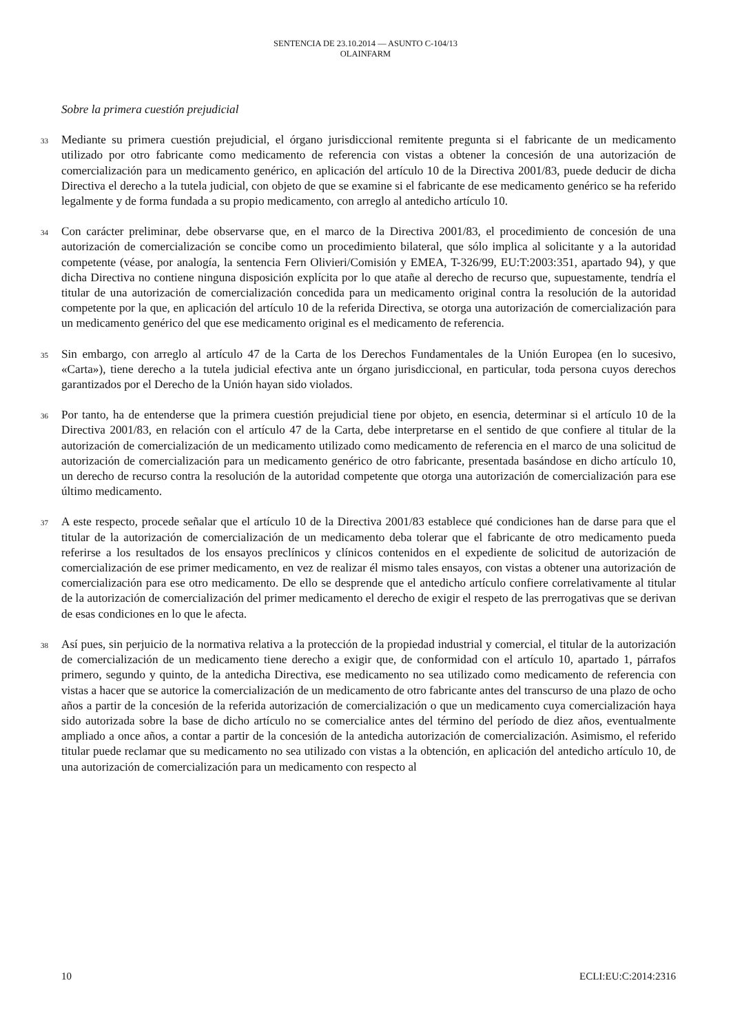SENTENCIA DE 23.10.2014 — ASUNTO C-104/13
OLAINFARM
Sobre la primera cuestión prejudicial
33
Mediante su primera cuestión prejudicial, el órgano jurisdiccional remitente pregunta si el fabricante de un medicamento utilizado por otro fabricante como medicamento de referencia con vistas a obtener la concesión de una autorización de comercialización para un medicamento genérico, en aplicación del artículo 10 de la Directiva 2001/83, puede deducir de dicha Directiva el derecho a la tutela judicial, con objeto de que se examine si el fabricante de ese medicamento genérico se ha referido legalmente y de forma fundada a su propio medicamento, con arreglo al antedicho artículo 10.
34
Con carácter preliminar, debe observarse que, en el marco de la Directiva 2001/83, el procedimiento de concesión de una autorización de comercialización se concibe como un procedimiento bilateral, que sólo implica al solicitante y a la autoridad competente (véase, por analogía, la sentencia Fern Olivieri/Comisión y EMEA, T-326/99, EU:T:2003:351, apartado 94), y que dicha Directiva no contiene ninguna disposición explícita por lo que atañe al derecho de recurso que, supuestamente, tendría el titular de una autorización de comercialización concedida para un medicamento original contra la resolución de la autoridad competente por la que, en aplicación del artículo 10 de la referida Directiva, se otorga una autorización de comercialización para un medicamento genérico del que ese medicamento original es el medicamento de referencia.
35
Sin embargo, con arreglo al artículo 47 de la Carta de los Derechos Fundamentales de la Unión Europea (en lo sucesivo, «Carta»), tiene derecho a la tutela judicial efectiva ante un órgano jurisdiccional, en particular, toda persona cuyos derechos garantizados por el Derecho de la Unión hayan sido violados.
36
Por tanto, ha de entenderse que la primera cuestión prejudicial tiene por objeto, en esencia, determinar si el artículo 10 de la Directiva 2001/83, en relación con el artículo 47 de la Carta, debe interpretarse en el sentido de que confiere al titular de la autorización de comercialización de un medicamento utilizado como medicamento de referencia en el marco de una solicitud de autorización de comercialización para un medicamento genérico de otro fabricante, presentada basándose en dicho artículo 10, un derecho de recurso contra la resolución de la autoridad competente que otorga una autorización de comercialización para ese último medicamento.
37
A este respecto, procede señalar que el artículo 10 de la Directiva 2001/83 establece qué condiciones han de darse para que el titular de la autorización de comercialización de un medicamento deba tolerar que el fabricante de otro medicamento pueda referirse a los resultados de los ensayos preclínicos y clínicos contenidos en el expediente de solicitud de autorización de comercialización de ese primer medicamento, en vez de realizar él mismo tales ensayos, con vistas a obtener una autorización de comercialización para ese otro medicamento. De ello se desprende que el antedicho artículo confiere correlativamente al titular de la autorización de comercialización del primer medicamento el derecho de exigir el respeto de las prerrogativas que se derivan de esas condiciones en lo que le afecta.
38
Así pues, sin perjuicio de la normativa relativa a la protección de la propiedad industrial y comercial, el titular de la autorización de comercialización de un medicamento tiene derecho a exigir que, de conformidad con el artículo 10, apartado 1, párrafos primero, segundo y quinto, de la antedicha Directiva, ese medicamento no sea utilizado como medicamento de referencia con vistas a hacer que se autorice la comercialización de un medicamento de otro fabricante antes del transcurso de una plazo de ocho años a partir de la concesión de la referida autorización de comercialización o que un medicamento cuya comercialización haya sido autorizada sobre la base de dicho artículo no se comercialice antes del término del período de diez años, eventualmente ampliado a once años, a contar a partir de la concesión de la antedicha autorización de comercialización. Asimismo, el referido titular puede reclamar que su medicamento no sea utilizado con vistas a la obtención, en aplicación del antedicho artículo 10, de una autorización de comercialización para un medicamento con respecto al
10 ECLI:EU:C:2014:2316